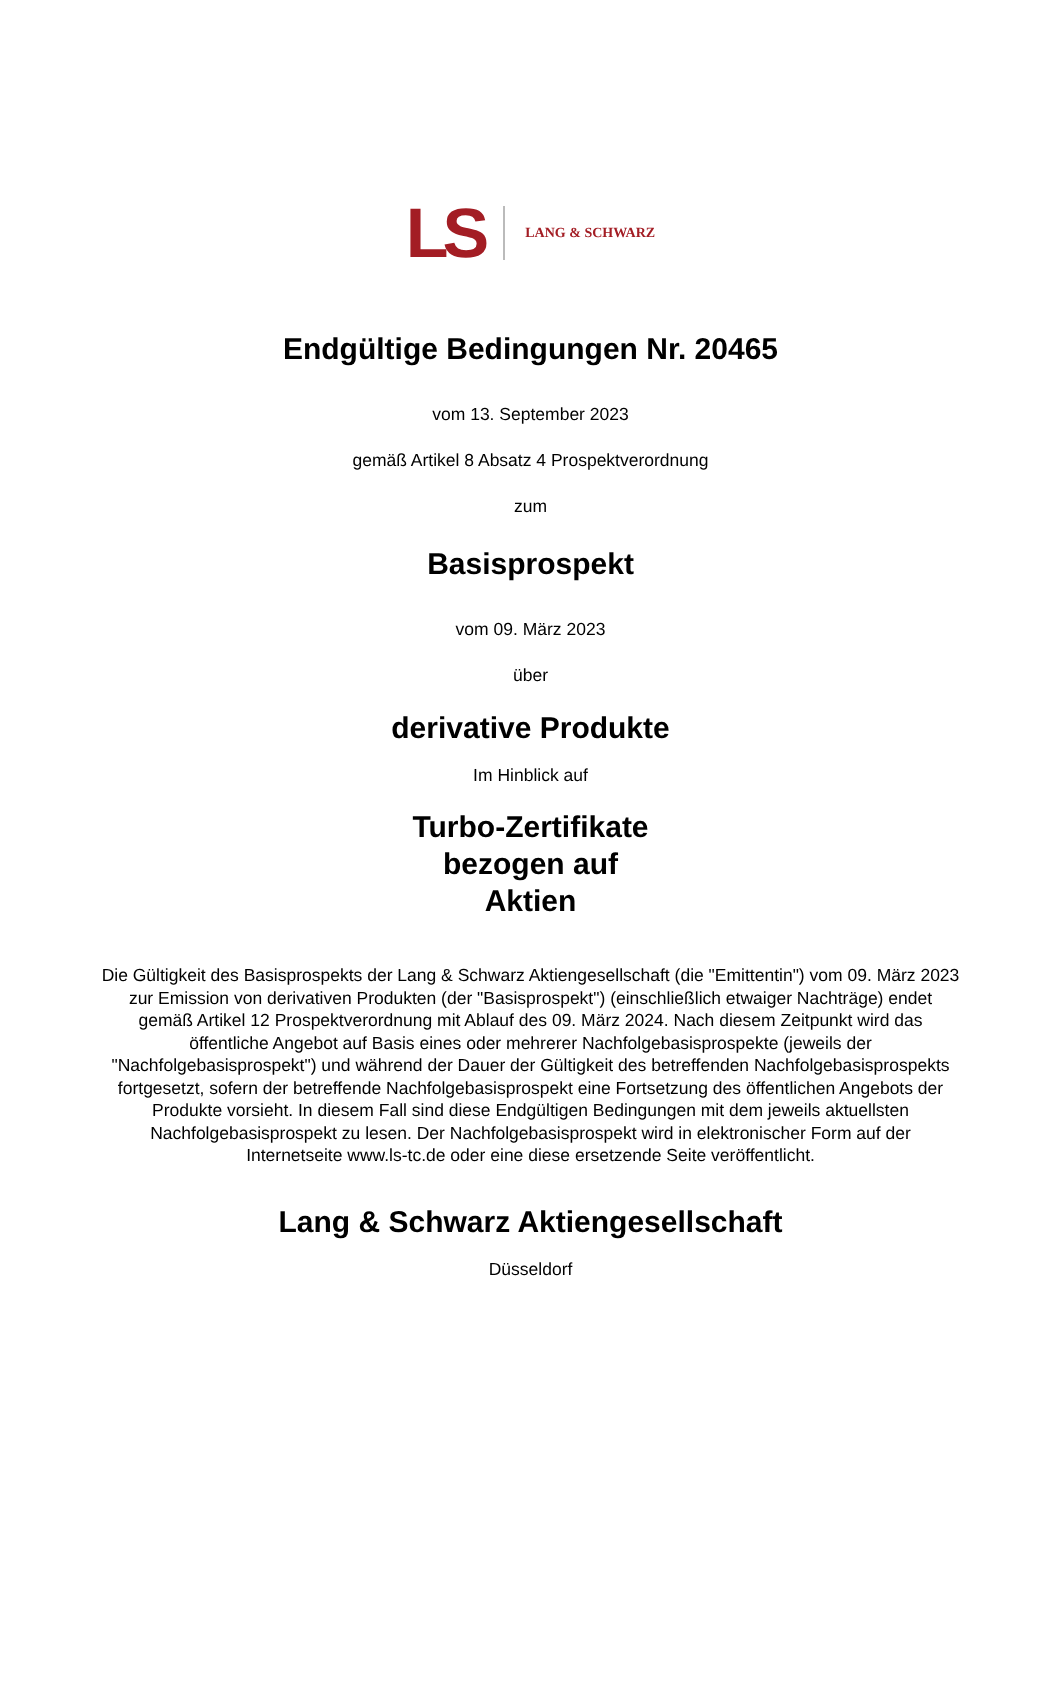LS LANG & SCHWARZ
Endgültige Bedingungen Nr. 20465
vom 13. September 2023
gemäß Artikel 8 Absatz 4 Prospektverordnung
zum
Basisprospekt
vom 09. März 2023
über
derivative Produkte
Im Hinblick auf
Turbo-Zertifikate
bezogen auf
Aktien
Die Gültigkeit des Basisprospekts der Lang & Schwarz Aktiengesellschaft (die "Emittentin") vom 09. März 2023 zur Emission von derivativen Produkten (der "Basisprospekt") (einschließlich etwaiger Nachträge) endet gemäß Artikel 12 Prospektverordnung mit Ablauf des 09. März 2024. Nach diesem Zeitpunkt wird das öffentliche Angebot auf Basis eines oder mehrerer Nachfolgebasisprospekte (jeweils der "Nachfolgebasisprospekt") und während der Dauer der Gültigkeit des betreffenden Nachfolgebasisprospekts fortgesetzt, sofern der betreffende Nachfolgebasisprospekt eine Fortsetzung des öffentlichen Angebots der Produkte vorsieht. In diesem Fall sind diese Endgültigen Bedingungen mit dem jeweils aktuellsten Nachfolgebasisprospekt zu lesen. Der Nachfolgebasisprospekt wird in elektronischer Form auf der Internetseite www.ls-tc.de oder eine diese ersetzende Seite veröffentlicht.
Lang & Schwarz Aktiengesellschaft
Düsseldorf